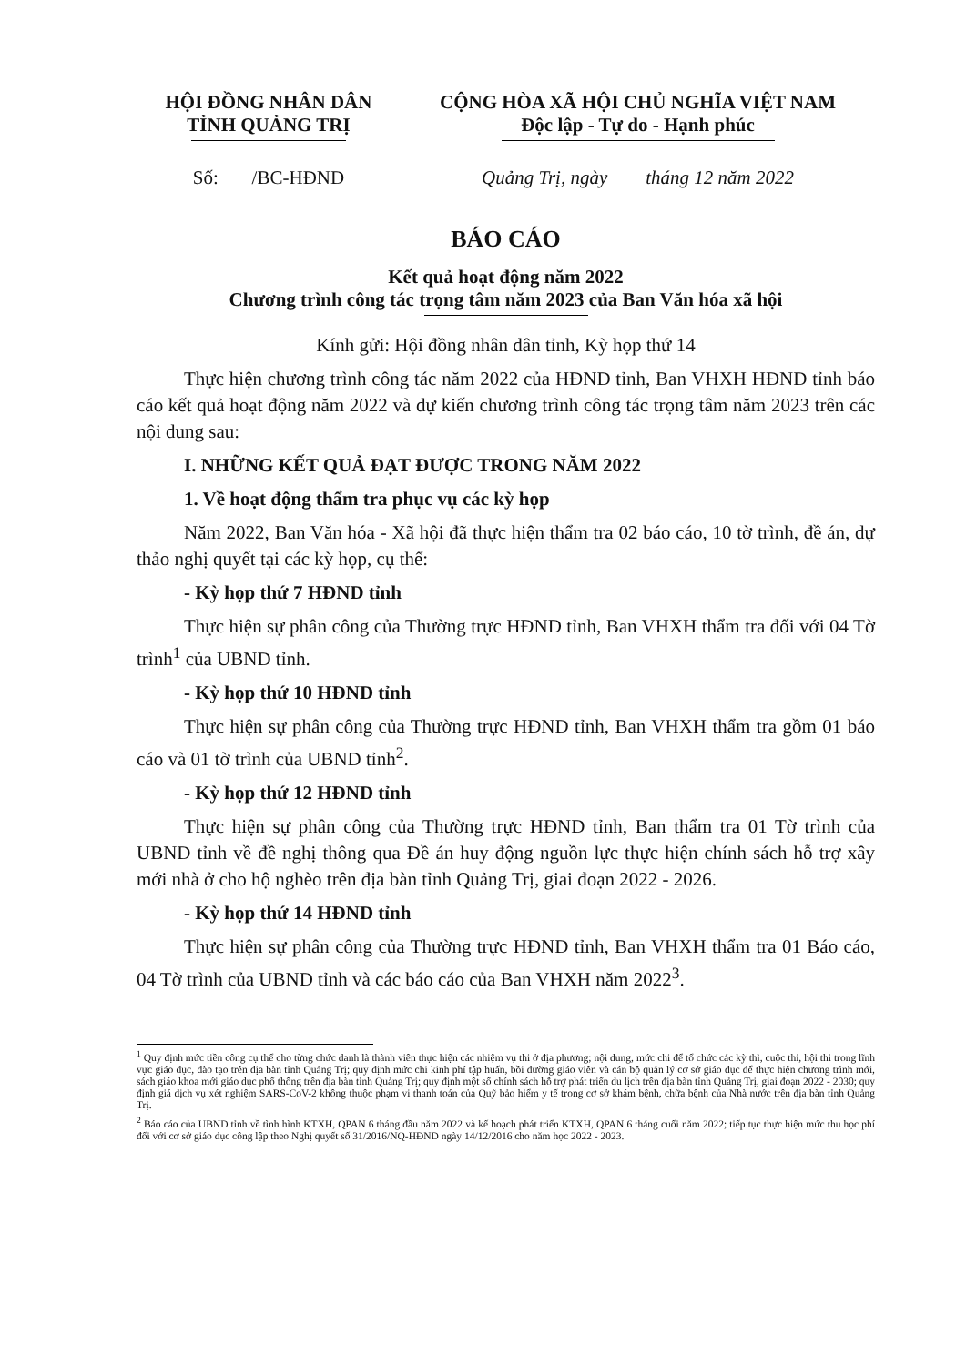HỘI ĐỒNG NHÂN DÂN
TỈNH QUẢNG TRỊ
CỘNG HÒA XÃ HỘI CHỦ NGHĨA VIỆT NAM
Độc lập - Tự do - Hạnh phúc
Số: /BC-HĐND Quảng Trị, ngày tháng 12 năm 2022
BÁO CÁO
Kết quả hoạt động năm 2022
Chương trình công tác trọng tâm năm 2023 của Ban Văn hóa xã hội
Kính gửi: Hội đồng nhân dân tỉnh, Kỳ họp thứ 14
Thực hiện chương trình công tác năm 2022 của HĐND tỉnh, Ban VHXH HĐND tỉnh báo cáo kết quả hoạt động năm 2022 và dự kiến chương trình công tác trọng tâm năm 2023 trên các nội dung sau:
I. NHỮNG KẾT QUẢ ĐẠT ĐƯỢC TRONG NĂM 2022
1. Về hoạt động thẩm tra phục vụ các kỳ họp
Năm 2022, Ban Văn hóa - Xã hội đã thực hiện thẩm tra 02 báo cáo, 10 tờ trình, đề án, dự thảo nghị quyết tại các kỳ họp, cụ thể:
- Kỳ họp thứ 7 HĐND tỉnh
Thực hiện sự phân công của Thường trực HĐND tỉnh, Ban VHXH thẩm tra đối với 04 Tờ trình<sup>1</sup> của UBND tỉnh.
- Kỳ họp thứ 10 HĐND tỉnh
Thực hiện sự phân công của Thường trực HĐND tỉnh, Ban VHXH thẩm tra gồm 01 báo cáo và 01 tờ trình của UBND tỉnh<sup>2</sup>.
- Kỳ họp thứ 12 HĐND tỉnh
Thực hiện sự phân công của Thường trực HĐND tỉnh, Ban thẩm tra 01 Tờ trình của UBND tỉnh về đề nghị thông qua Đề án huy động nguồn lực thực hiện chính sách hỗ trợ xây mới nhà ở cho hộ nghèo trên địa bàn tỉnh Quảng Trị, giai đoạn 2022 - 2026.
- Kỳ họp thứ 14 HĐND tỉnh
Thực hiện sự phân công của Thường trực HĐND tỉnh, Ban VHXH thẩm tra 01 Báo cáo, 04 Tờ trình của UBND tỉnh và các báo cáo của Ban VHXH năm 2022<sup>3</sup>.
<sup>1</sup> Quy định mức tiền công cụ thể cho từng chức danh là thành viên thực hiện các nhiệm vụ thi ở địa phương; nội dung, mức chi để tổ chức các kỳ thì, cuộc thi, hội thi trong lĩnh vực giáo dục, đào tạo trên địa bàn tỉnh Quảng Trị; quy định mức chi kinh phí tập huấn, bồi dưỡng giáo viên và cán bộ quản lý cơ sở giáo dục để thực hiện chương trình mới, sách giáo khoa mới giáo dục phổ thông trên địa bàn tỉnh Quảng Trị; quy định một số chính sách hỗ trợ phát triển du lịch trên địa bàn tỉnh Quảng Trị, giai đoạn 2022 - 2030; quy định giá dịch vụ xét nghiệm SARS-CoV-2 không thuộc phạm vi thanh toán của Quỹ bảo hiểm y tế trong cơ sở khám bệnh, chữa bệnh của Nhà nước trên địa bàn tỉnh Quảng Trị.
<sup>2</sup> Báo cáo của UBND tỉnh về tình hình KTXH, QPAN 6 tháng đầu năm 2022 và kế hoạch phát triển KTXH, QPAN 6 tháng cuối năm 2022; tiếp tục thực hiện mức thu học phí đối với cơ sở giáo dục công lập theo Nghị quyết số 31/2016/NQ-HĐND ngày 14/12/2016 cho năm học 2022 - 2023.